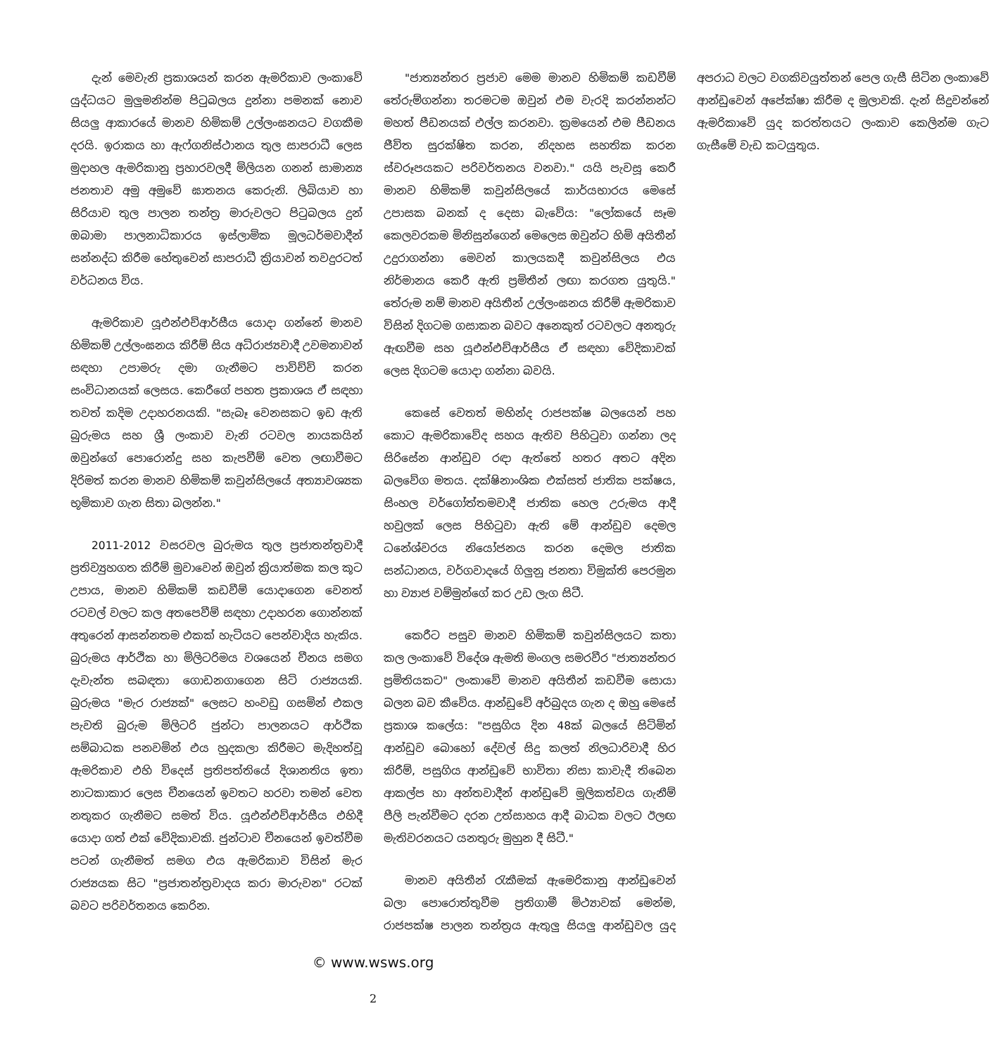දැන් මෙවැනි ප්‍රකාශයන් කරන ඇමරිකාව ලංකාවේ යුද්ධයට මුලුමනින්ම පිටුබලය දුන්නා පමනක් නොව සියලු ආකාරයේ මානව හිමිකම් උල්ලංඝනයට වගකීම දරයි. ඉරාකය හා ඇෆ්ගනිස්ථානය තුල සාපරාධී ලෙස මුදාහල ඇමරිකානු ප්‍රහාරවලදී මිලියන ගනන් සාමාන්‍ය ජනතාව අමු අමුවේ ඝාතනය කෙරුනි. ලිබියාව හා සිරියාව තුල පාලන තන්ත්‍ර මාරුවලට පිටුබලය දුන් ඔබාමා පාලනාධිකාරය ඉස්ලාමික මූලධර්මවාදීන් සන්නද්ධ කිරීම හේතුවෙන් සාපරාධී ක්‍රියාවන් තවදුරටත් වර්ධනය විය.
ඇමරිකාව යූඑන්එච්ආර්සීය යොදා ගන්නේ මානව හිමිකම් උල්ලංඝනය කිරීම් සිය අධිරාජ්‍යවාදී උවමනාවන් සඳහා උපාමරු දමා ගැනීමට පාවිච්චි කරන සංවිධානයක් ලෙසය. කෙරීගේ පහත ප්‍රකාශය ඒ සඳහා තවත් කදිම උදාහරනයකි. "සැබෑ වෙනසකට ඉඩ ඇති බුරුමය සහ ශ්‍රී ලංකාව වැනි රටවල නායකයින් ඔවුන්ගේ පොරොන්දු සහ කැපවීම් වෙත ලඟාවීමට දිරිමත් කරන මානව හිමිකම් කවුන්සිලයේ අත්‍යාවශ්‍යක භූමිකාව ගැන සිතා බලන්න."
2011-2012 වසරවල බුරුමය තුල ප්‍රජාතන්ත්‍රවාදී ප්‍රතිව්‍යුහගත කිරීම් මුවාවෙන් ඔවුන් ක්‍රියාත්මක කල කූට උපාය, මානව හිමිකම් කඩවීම් යොදාගෙන වෙනත් රටවල් වලට කල අතපෙවීම් සඳහා උදාහරන ගොන්නක් අතුරෙන් ආසන්නතම එකක් හැටියට පෙන්වාදිය හැකිය. බුරුමය ආර්ථික හා මිලිටරිමය වශයෙන් චීනය සමග දැවැන්ත සබඳතා ගොඩනගාගෙන සිටි රාජ්‍යයකි. බුරුමය "මැර රාජ්‍යක්" ලෙසට හංවඩු ගසමින් එකල පැවති බුරුම මිලිටරි ජුන්ටා පාලනයට ආර්ථික සම්බාධක පනවමින් එය හුදකලා කිරීමට මැදිහත්වූ ඇමරිකාව එහි විදෙස් ප්‍රතිපත්තියේ දිශානතිය ඉතා නාටකාකාර ලෙස චීනයෙන් ඉවතට හරවා තමන් වෙත නතුකර ගැනීමට සමත් විය. යූඑන්එච්ආර්සීය එහිදී යොදා ගත් එක් වේදිකාවකි. ජුන්ටාව චීනයෙන් ඉවත්වීම පටන් ගැනීමත් සමග එය ඇමරිකාව විසින් මැර රාජ්‍යයක සිට "ප්‍රජාතන්ත්‍රවාදය කරා මාරුවන" රටක් බවට පරිවර්තනය කෙරින.
"ජාත්‍යන්තර ප්‍රජාව මෙම මානව හිමිකම් කඩවීම් තේරුම්ගන්නා තරමටම ඔවුන් එම වැරදි කරන්නන්ට මහත් පීඩනයක් එල්ල කරනවා. ක්‍රමයෙන් එම පීඩනය ජීවිත සුරක්ෂිත කරන, නිදහස සහතික කරන ස්වරූපයකට පරිවර්තනය වනවා." යයි පැවසූ කෙරී මානව හිමිකම් කවුන්සිලයේ කාර්යභාරය මෙසේ උපාසක බනක් ද දෙසා බැවේය: "ලෝකයේ සෑම කෙලවරකම මිනිසුන්ගෙන් මෙලෙස ඔවුන්ට හිමි අයිතීන් උදුරාගන්නා මෙවන් කාලයකදී කවුන්සිලය එය නිර්මානය කෙරී ඇති ප්‍රමිතීන් ලඟා කරගත යුතුයි." තේරුම නම් මානව අයිතීන් උල්ලංඝනය කිරීම් ඇමරිකාව විසින් දිගටම ගසාකන බවට අනෙකුත් රටවලට අනතුරු ඇඟවීම සහ යූඑන්එච්ආර්සීය ඒ සඳහා වේදිකාවක් ලෙස දිගටම යොදා ගන්නා බවයි.
කෙසේ වෙතත් මහින්ද රාජපක්ෂ බලයෙන් පහ කොට ඇමරිකාවේද සහය ඇතිව පිහිටුවා ගන්නා ලද සිරිසේන ආන්ඩුව රඳා ඇත්තේ හතර අතට අදින බලවේග මතය. දක්ෂිනාංශික එක්සත් ජාතික පක්ෂය, සිංහල වර්ගෝත්තමවාදී ජාතික හෙල උරුමය ආදී හවුලක් ලෙස පිහිටුවා ඇති මේ ආන්ඩුව දෙමල ධනේශ්වරය නියෝජනය කරන දෙමල ජාතික සන්ධානය, වර්ගවාදයේ ගිලුනු ජනතා විමුක්ති පෙරමුන හා ව්‍යාජ වම්මුන්ගේ කර උඩ ලැග සිටී.
කෙරීට පසුව මානව හිමිකම් කවුන්සිලයට කතා කල ලංකාවේ විදේශ ඇමති මංගල සමරවීර "ජාත්‍යන්තර ප්‍රමිතියකට" ලංකාවේ මානව අයිතීන් කඩවීම සොයා බලන බව කීවේය. ආන්ඩුවේ අර්බුදය ගැන ද ඔහු මෙසේ ප්‍රකාශ කලේය: "පසුගිය දින 48ක් බලයේ සිටිමින් ආන්ඩුව බොහෝ දේවල් සිදු කලත් නිලධාරිවාදී හිර කිරීම්, පසුගිය ආන්ඩුවේ භාවිතා නිසා කාවැදී තිබෙන ආකල්ප හා අන්තවාදීන් ආන්ඩුවේ මූලිකත්වය ගැනීම් පීලි පැන්වීමට දරන උත්සාහය ආදී බාධක වලට ඊලඟ මැතිවරනයට යනතුරු මුහුන දී සිටී."
මානව අයිතීන් රැකීමක් ඇමෙරිකානු ආන්ඩුවෙන් බලා පොරොත්තුවීම ප්‍රතිගාමී මිථ්‍යාවක් මෙන්ම, රාජපක්ෂ පාලන තන්ත්‍රය ඇතුලු සියලු ආන්ඩුවල යුද අපරාධ වලට වගකිවයුත්තන් පෙල ගැසී සිටින ලංකාවේ ආන්ඩුවෙන් අපේක්ෂා කිරීම ද මුලාවකි. දැන් සිදුවන්නේ ඇමරිකාවේ යුද කරත්තයට ලංකාව කෙලින්ම ගැට ගැසීමේ වැඩ කටයුතුය.
© www.wsws.org
2